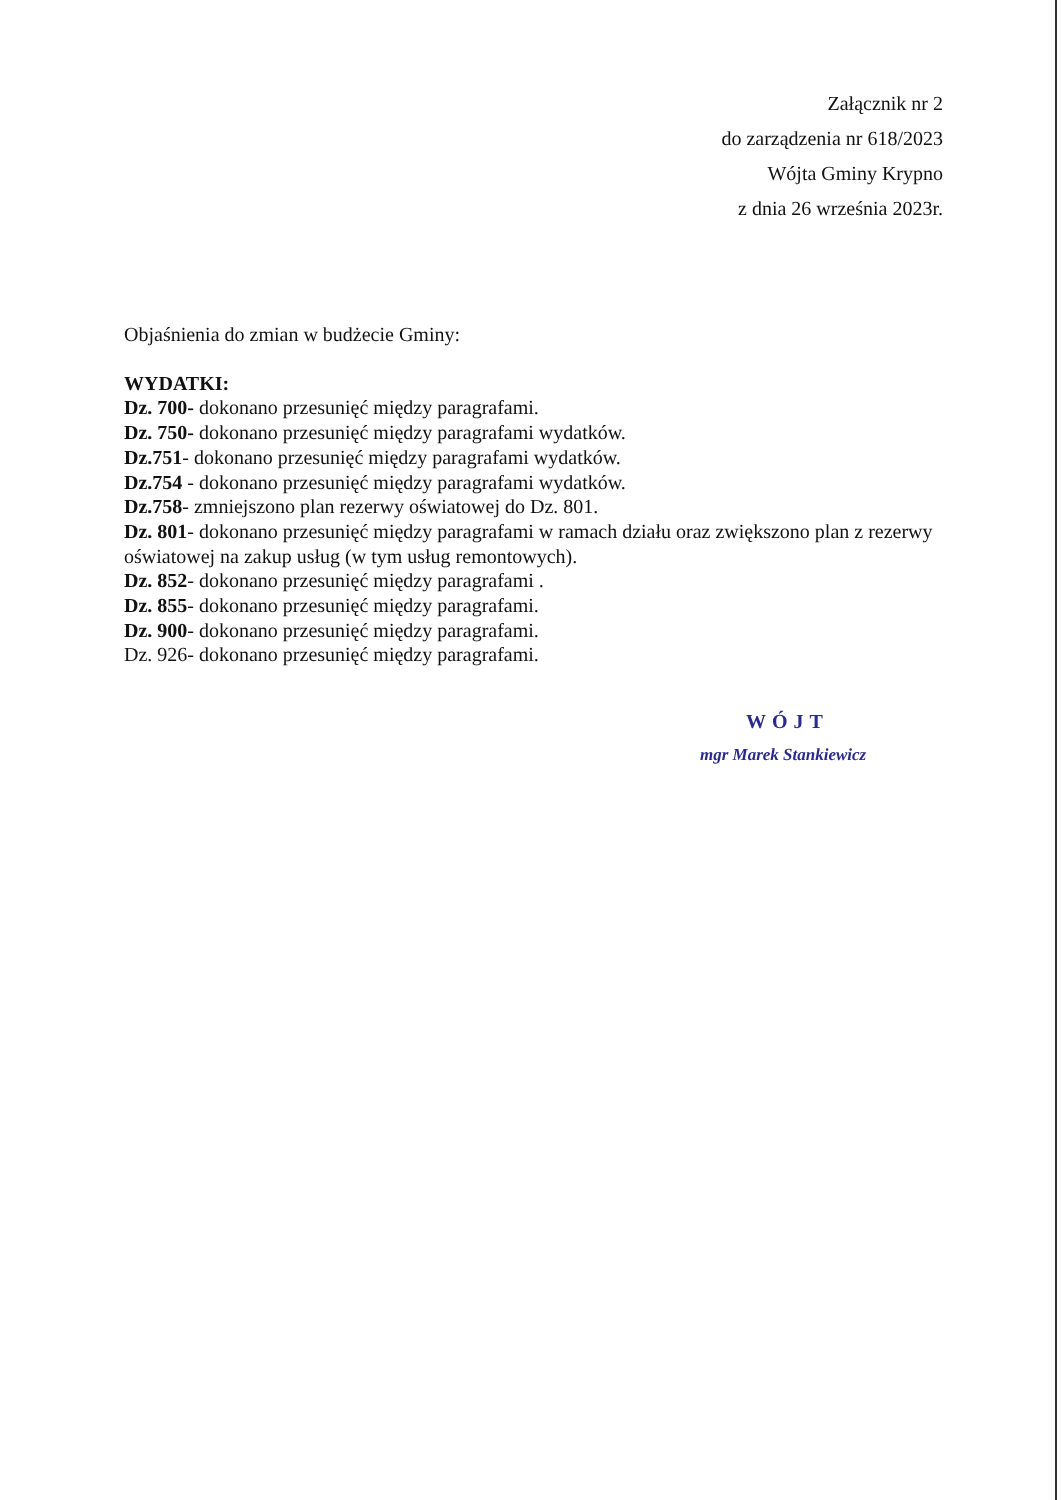Załącznik nr 2
do zarządzenia nr 618/2023
Wójta Gminy Krypno
z dnia 26 września 2023r.
Objaśnienia do zmian w budżecie Gminy:
WYDATKI:
Dz. 700- dokonano przesunięć między paragrafami.
Dz. 750- dokonano przesunięć między paragrafami wydatków.
Dz.751- dokonano przesunięć między paragrafami wydatków.
Dz.754 - dokonano przesunięć między paragrafami wydatków.
Dz.758- zmniejszono plan rezerwy oświatowej do Dz. 801.
Dz. 801- dokonano przesunięć między paragrafami w ramach działu oraz zwiększono plan z rezerwy oświatowej na zakup usług (w tym usług remontowych).
Dz. 852- dokonano przesunięć między paragrafami .
Dz. 855- dokonano przesunięć między paragrafami.
Dz. 900- dokonano przesunięć między paragrafami.
Dz. 926- dokonano przesunięć między paragrafami.
WÓJT
mgr Marek Stankiewicz